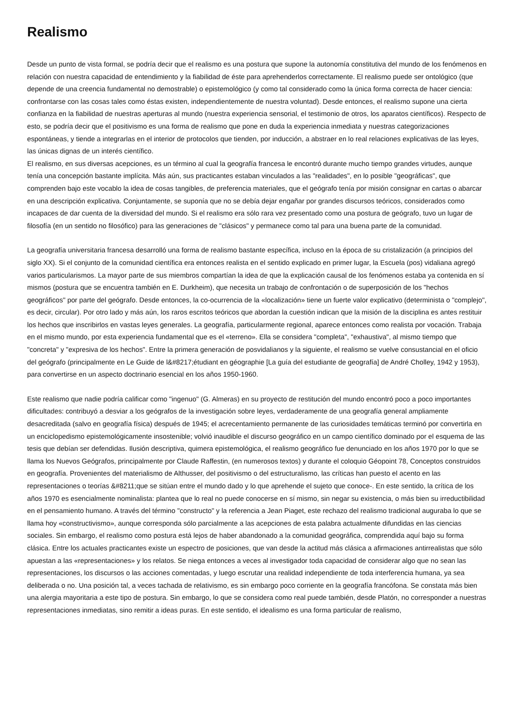Realismo
Desde un punto de vista formal, se podría decir que el realismo es una postura que supone la autonomía constitutiva del mundo de los fenómenos en relación con nuestra capacidad de entendimiento y la fiabilidad de éste para aprehenderlos correctamente. El realismo puede ser ontológico (que depende de una creencia fundamental no demostrable) o epistemológico (y como tal considerado como la única forma correcta de hacer ciencia: confrontarse con las cosas tales como éstas existen, independientemente de nuestra voluntad). Desde entonces, el realismo supone una cierta confianza en la fiabilidad de nuestras aperturas al mundo (nuestra experiencia sensorial, el testimonio de otros, los aparatos científicos). Respecto de esto, se podría decir que el positivismo es una forma de realismo que pone en duda la experiencia inmediata y nuestras categorizaciones espontáneas, y tiende a integrarlas en el interior de protocolos que tienden, por inducción, a abstraer en lo real relaciones explicativas de las leyes, las únicas dignas de un interés científico.
El realismo, en sus diversas acepciones, es un término al cual la geografía francesa le encontró durante mucho tiempo grandes virtudes, aunque tenía una concepción bastante implícita. Más aún, sus practicantes estaban vinculados a las "realidades", en lo posible "geográficas", que comprenden bajo este vocablo la idea de cosas tangibles, de preferencia materiales, que el geógrafo tenía por misión consignar en cartas o abarcar en una descripción explicativa. Conjuntamente, se suponía que no se debía dejar engañar por grandes discursos teóricos, considerados como incapaces de dar cuenta de la diversidad del mundo. Si el realismo era sólo rara vez presentado como una postura de geógrafo, tuvo un lugar de filosofía (en un sentido no filosófico) para las generaciones de "clásicos" y permanece como tal para una buena parte de la comunidad.
La geografía universitaria francesa desarrolló una forma de realismo bastante específica, incluso en la época de su cristalización (a principios del siglo XX). Si el conjunto de la comunidad científica era entonces realista en el sentido explicado en primer lugar, la Escuela (pos) vidaliana agregó varios particularismos. La mayor parte de sus miembros compartían la idea de que la explicación causal de los fenómenos estaba ya contenida en sí mismos (postura que se encuentra también en E. Durkheim), que necesita un trabajo de confrontación o de superposición de los "hechos geográficos" por parte del geógrafo. Desde entonces, la co-ocurrencia de la «localización» tiene un fuerte valor explicativo (determinista o "complejo", es decir, circular). Por otro lado y más aún, los raros escritos teóricos que abordan la cuestión indican que la misión de la disciplina es antes restituir los hechos que inscribirlos en vastas leyes generales. La geografía, particularmente regional, aparece entonces como realista por vocación. Trabaja en el mismo mundo, por esta experiencia fundamental que es el «terreno». Ella se considera "completa", "exhaustiva", al mismo tiempo que "concreta" y "expresiva de los hechos". Entre la primera generación de posvidalianos y la siguiente, el realismo se vuelve consustancial en el oficio del geógrafo (principalmente en Le Guide de l&#8217;étudiant en géographie [La guía del estudiante de geografía] de André Cholley, 1942 y 1953), para convertirse en un aspecto doctrinario esencial en los años 1950-1960.
Este realismo que nadie podría calificar como "ingenuo" (G. Almeras) en su proyecto de restitución del mundo encontró poco a poco importantes dificultades: contribuyó a desviar a los geógrafos de la investigación sobre leyes, verdaderamente de una geografía general ampliamente desacreditada (salvo en geografía física) después de 1945; el acrecentamiento permanente de las curiosidades temáticas terminó por convertirla en un enciclopedismo epistemológicamente insostenible; volvió inaudible el discurso geográfico en un campo científico dominado por el esquema de las tesis que debían ser defendidas. Ilusión descriptiva, quimera epistemológica, el realismo geográfico fue denunciado en los años 1970 por lo que se llama los Nuevos Geógrafos, principalmente por Claude Raffestin, (en numerosos textos) y durante el coloquio Géopoint 78, Conceptos construidos en geografía. Provenientes del materialismo de Althusser, del positivismo o del estructuralismo, las críticas han puesto el acento en las representaciones o teorías &#8211;que se sitúan entre el mundo dado y lo que aprehende el sujeto que conoce-. En este sentido, la crítica de los años 1970 es esencialmente nominalista: plantea que lo real no puede conocerse en sí mismo, sin negar su existencia, o más bien su irreductibilidad en el pensamiento humano. A través del término "constructo" y la referencia a Jean Piaget, este rechazo del realismo tradicional auguraba lo que se llama hoy «constructivismo», aunque corresponda sólo parcialmente a las acepciones de esta palabra actualmente difundidas en las ciencias sociales. Sin embargo, el realismo como postura está lejos de haber abandonado a la comunidad geográfica, comprendida aquí bajo su forma clásica. Entre los actuales practicantes existe un espectro de posiciones, que van desde la actitud más clásica a afirmaciones antirrealistas que sólo apuestan a las «representaciones» y los relatos. Se niega entonces a veces al investigador toda capacidad de considerar algo que no sean las representaciones, los discursos o las acciones comentadas, y luego escrutar una realidad independiente de toda interferencia humana, ya sea deliberada o no. Una posición tal, a veces tachada de relativismo, es sin embargo poco corriente en la geografía francófona. Se constata más bien una alergia mayoritaria a este tipo de postura. Sin embargo, lo que se considera como real puede también, desde Platón, no corresponder a nuestras representaciones inmediatas, sino remitir a ideas puras. En este sentido, el idealismo es una forma particular de realismo,